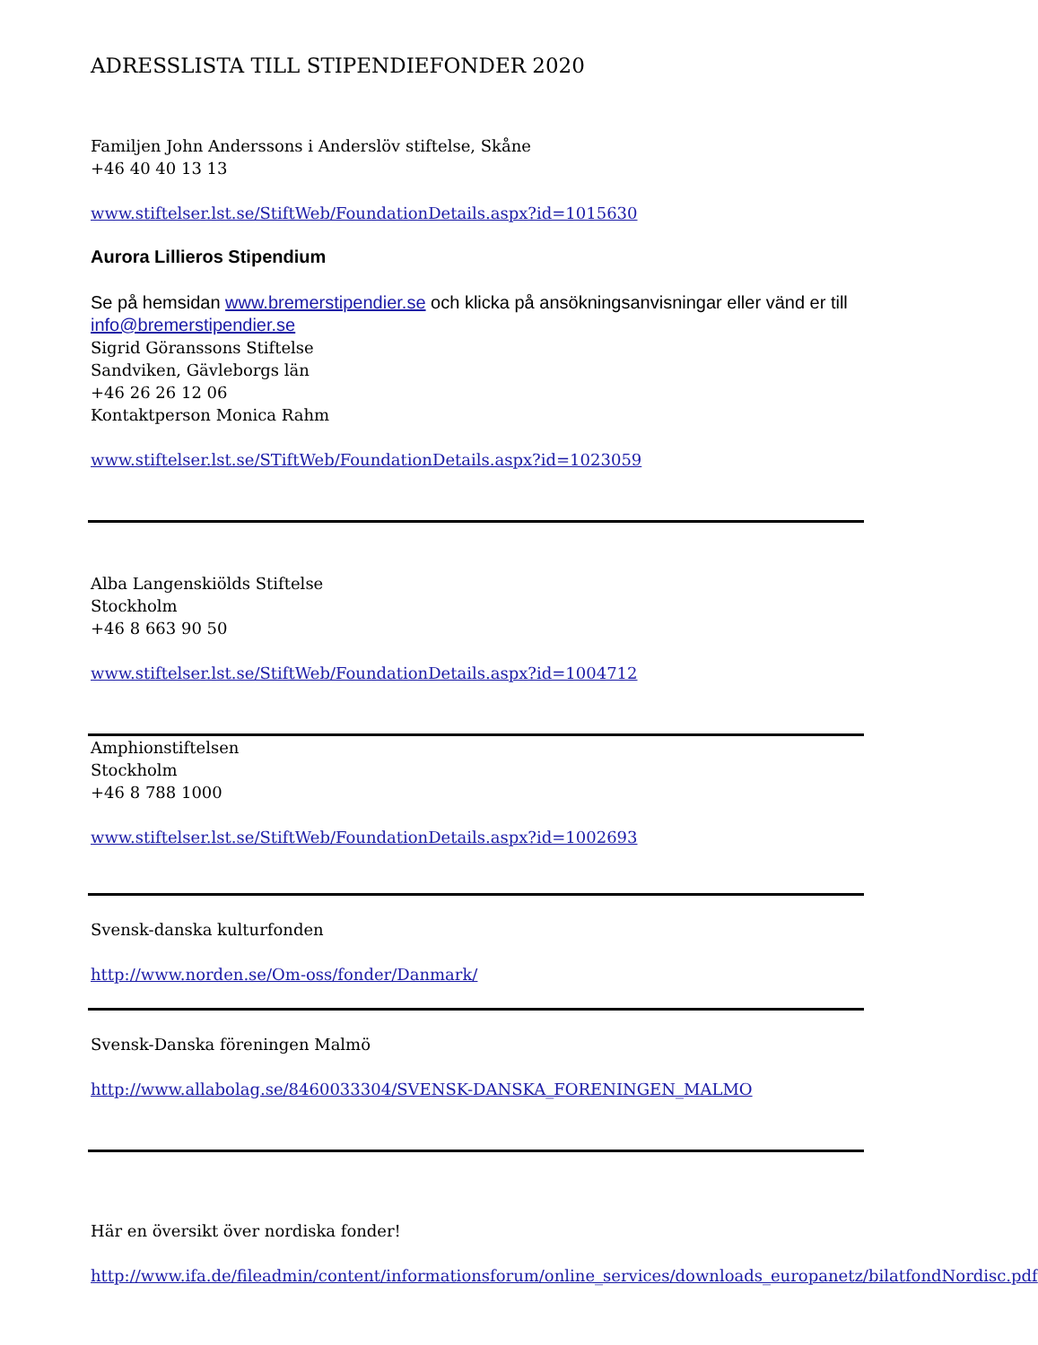ADRESSLISTA TILL STIPENDIEFONDER 2020
Familjen John Anderssons i Anderslöv stiftelse, Skåne
+46 40 40 13 13
www.stiftelser.lst.se/StiftWeb/FoundationDetails.aspx?id=1015630
Aurora Lillieros Stipendium
Se på hemsidan www.bremerstipendier.se och klicka på ansökningsanvisningar eller vänd er till info@bremerstipendier.se
Sigrid Göranssons Stiftelse
Sandviken, Gävleborgs län
+46 26 26 12 06
Kontaktperson Monica Rahm
www.stiftelser.lst.se/STiftWeb/FoundationDetails.aspx?id=1023059
Alba Langenskiölds Stiftelse
Stockholm
+46 8 663 90 50
www.stiftelser.lst.se/StiftWeb/FoundationDetails.aspx?id=1004712
Amphionstiftelsen
Stockholm
+46 8 788 1000
www.stiftelser.lst.se/StiftWeb/FoundationDetails.aspx?id=1002693
Svensk-danska kulturfonden
http://www.norden.se/Om-oss/fonder/Danmark/
Svensk-Danska föreningen Malmö
http://www.allabolag.se/8460033304/SVENSK-DANSKA_FORENINGEN_MALMO
Här en översikt över nordiska fonder!
http://www.ifa.de/fileadmin/content/informationsforum/online_services/downloads_europanetz/bilatfondNordisc.pdf